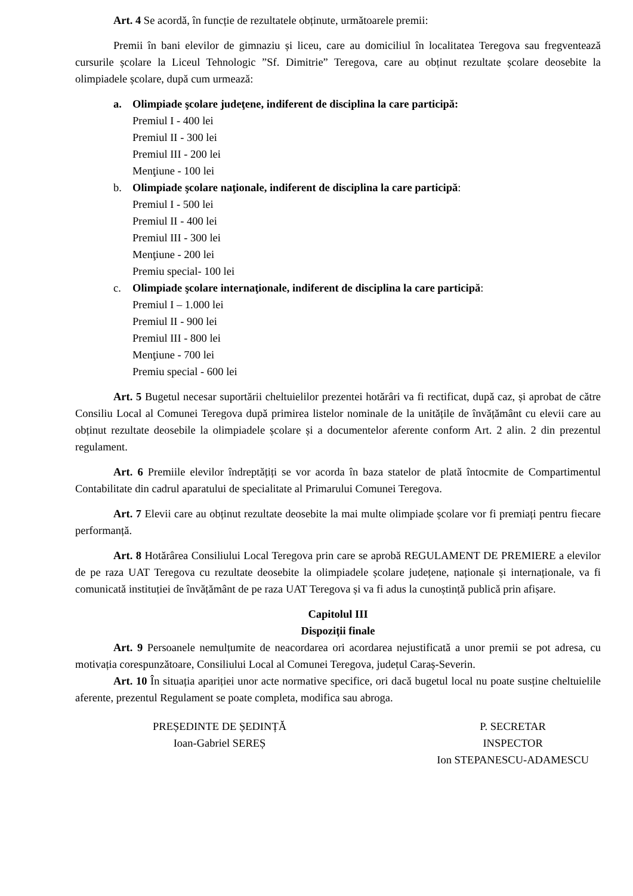Art. 4 Se acordă, în funcție de rezultatele obținute, următoarele premii:
Premii în bani elevilor de gimnaziu și liceu, care au domiciliul în localitatea Teregova sau fregventează cursurile școlare la Liceul Tehnologic ”Sf. Dimitrie” Teregova, care au obținut rezultate școlare deosebite la olimpiadele școlare, după cum urmează:
a. Olimpiade şcolare judeţene, indiferent de disciplina la care participă:
Premiul I - 400 lei
Premiul II - 300 lei
Premiul III - 200 lei
Menţiune - 100 lei
b. Olimpiade şcolare naţionale, indiferent de disciplina la care participă:
Premiul I - 500 lei
Premiul II - 400 lei
Premiul III - 300 lei
Menţiune - 200 lei
Premiu special- 100 lei
c. Olimpiade şcolare internaţionale, indiferent de disciplina la care participă:
Premiul I – 1.000 lei
Premiul II - 900 lei
Premiul III - 800 lei
Menţiune - 700 lei
Premiu special - 600 lei
Art. 5 Bugetul necesar suportării cheltuielilor prezentei hotărâri va fi rectificat, după caz, și aprobat de către Consiliu Local al Comunei Teregova după primirea listelor nominale de la unitățile de învățământ cu elevii care au obținut rezultate deosebile la olimpiadele școlare și a documentelor aferente conform Art. 2 alin. 2 din prezentul regulament.
Art. 6 Premiile elevilor îndreptățiți se vor acorda în baza statelor de plată întocmite de Compartimentul Contabilitate din cadrul aparatului de specialitate al Primarului Comunei Teregova.
Art. 7 Elevii care au obținut rezultate deosebite la mai multe olimpiade școlare vor fi premiați pentru fiecare performanță.
Art. 8 Hotărârea Consiliului Local Teregova prin care se aprobă REGULAMENT DE PREMIERE a elevilor de pe raza UAT Teregova cu rezultate deosebite la olimpiadele școlare județene, naționale și internaționale, va fi comunicată instituției de învățământ de pe raza UAT Teregova și va fi adus la cunoștință publică prin afișare.
Capitolul III
Dispoziții finale
Art. 9 Persoanele nemulțumite de neacordarea ori acordarea nejustificată a unor premii se pot adresa, cu motivația corespunzătoare, Consiliului Local al Comunei Teregova, județul Caraș-Severin.
Art. 10 În situația apariției unor acte normative specifice, ori dacă bugetul local nu poate susține cheltuielile aferente, prezentul Regulament se poate completa, modifica sau abroga.
PREȘEDINTE DE ȘEDINȚĂ
Ioan-Gabriel SEREȘ
P. SECRETAR
INSPECTOR
Ion STEPANESCU-ADAMESCU